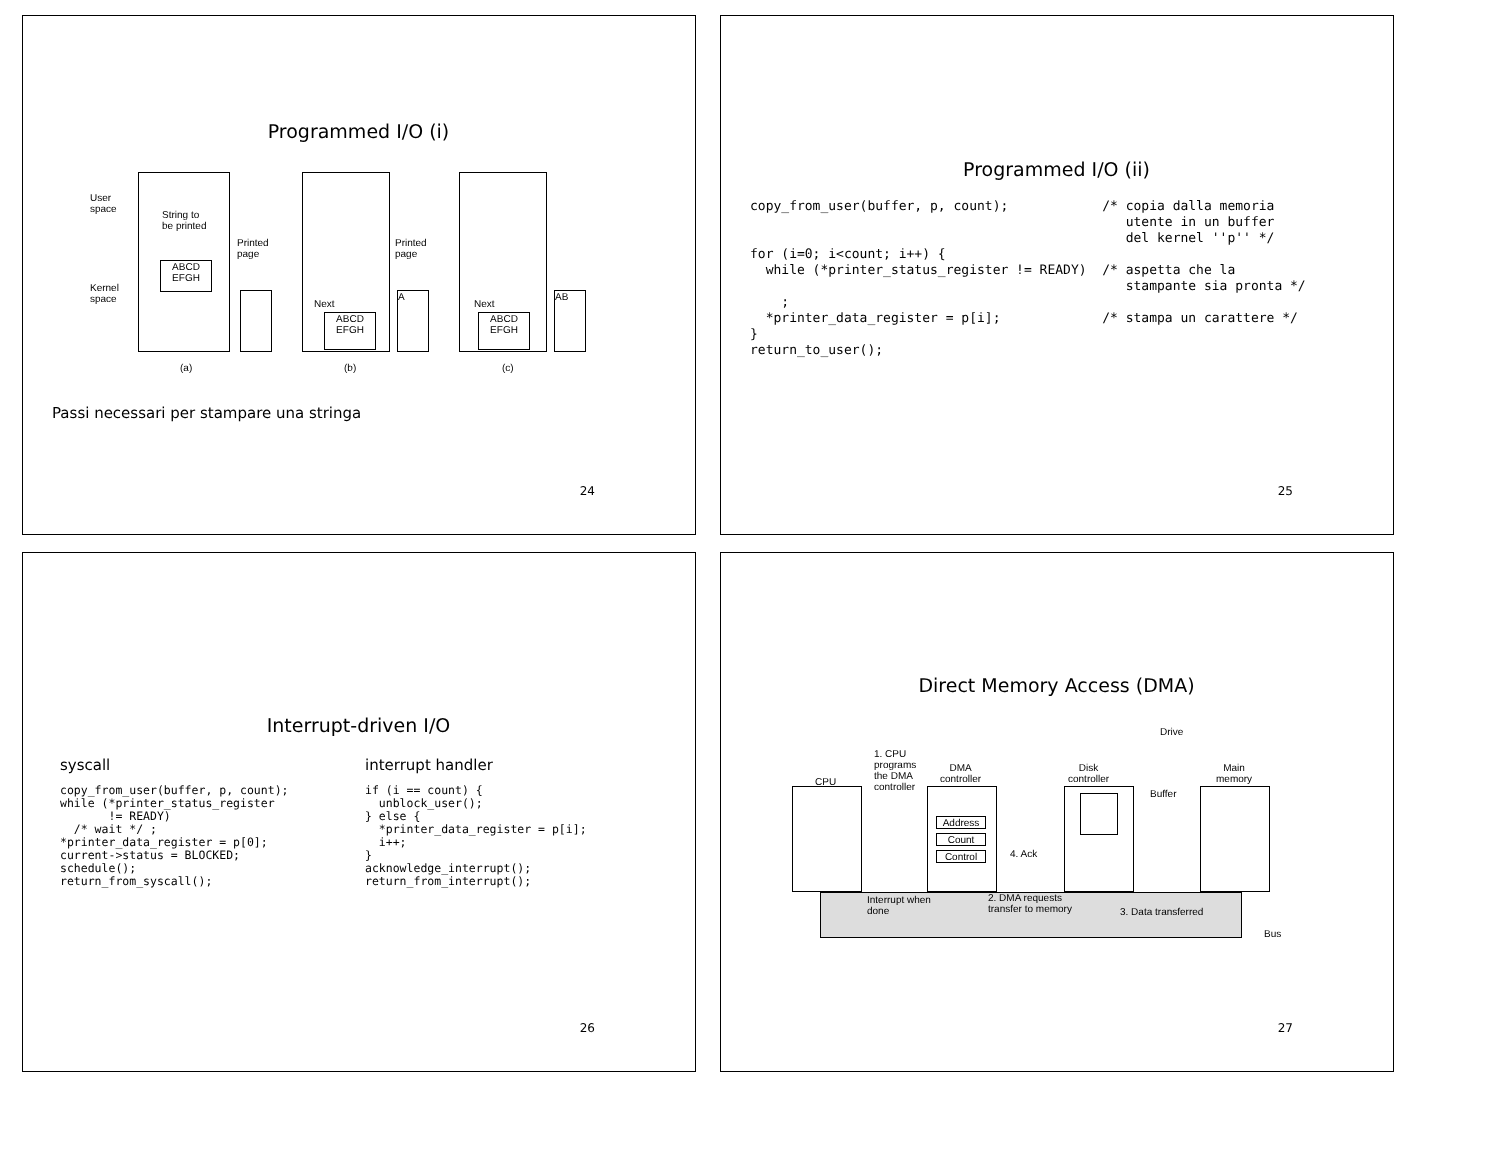Programmed I/O (i)
User
space
Kernel
space
String to
be printed
ABCD
EFGH
Printed
page
Next
ABCD
EFGH
Printed
page
A
Next
ABCD
EFGH
AB
(a) (b) (c)
Passi necessari per stampare una stringa
24
Programmed I/O (ii)
copy_from_user(buffer, p, count);            /* copia dalla memoria
                                                utente in un buffer
                                                del kernel ''p'' */
for (i=0; i<count; i++) {
  while (*printer_status_register != READY)  /* aspetta che la
                                                stampante sia pronta */
    ;
  *printer_data_register = p[i];             /* stampa un carattere */
}
return_to_user();
25
Interrupt-driven I/O
syscall
copy_from_user(buffer, p, count);
while (*printer_status_register
       != READY)
  /* wait */ ;
*printer_data_register = p[0];
current->status = BLOCKED;
schedule();
return_from_syscall();
interrupt handler
if (i == count) {
  unblock_user();
} else {
  *printer_data_register = p[i];
  i++;
}
acknowledge_interrupt();
return_from_interrupt();
26
Direct Memory Access (DMA)
Drive
1. CPU
programs
the DMA
controller
CPU
DMA
controller
Disk
controller
Buffer
Main
memory
Address
Count
Control 4. Ack
Interrupt when
done
2. DMA requests
transfer to memory
3. Data transferred
Bus
27